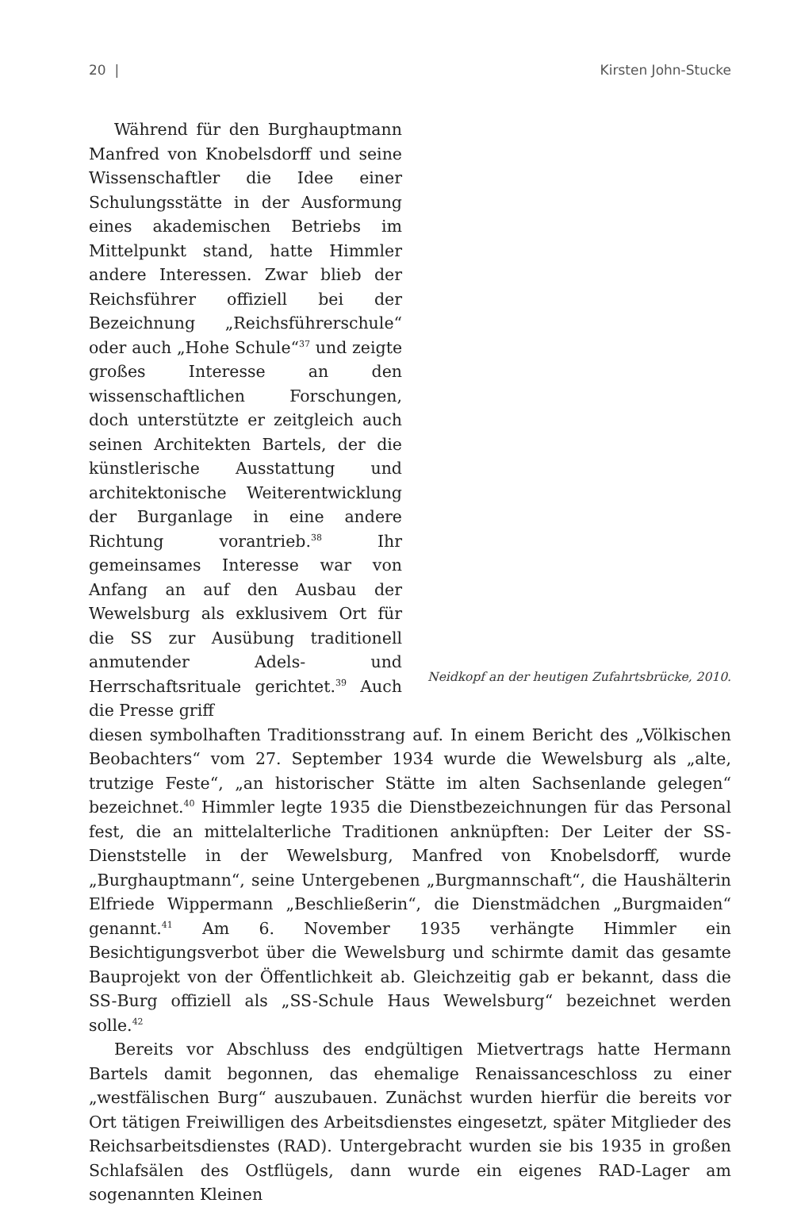20 | Kirsten John-Stucke
Während für den Burghauptmann Manfred von Knobelsdorff und seine Wissenschaftler die Idee einer Schulungsstätte in der Ausformung eines akademischen Betriebs im Mittelpunkt stand, hatte Himmler andere Interessen. Zwar blieb der Reichsführer offiziell bei der Bezeichnung „Reichsführerschule“ oder auch „Hohe Schule“<sup>37</sup> und zeigte großes Interesse an den wissenschaftlichen Forschungen, doch unterstützte er zeitgleich auch seinen Architekten Bartels, der die künstlerische Ausstattung und architektonische Weiterentwicklung der Burganlage in eine andere Richtung vorantrieb.<sup>38</sup> Ihr gemeinsames Interesse war von Anfang an auf den Ausbau der Wewelsburg als exklusivem Ort für die SS zur Ausübung traditionell anmutender Adels- und Herrschaftsrituale gerichtet.<sup>39</sup> Auch die Presse griff
Neidkopf an der heutigen Zufahrtsbrücke, 2010.
diesen symbolhaften Traditionsstrang auf. In einem Bericht des „Völkischen Beobachters“ vom 27. September 1934 wurde die Wewelsburg als „alte, trutzige Feste“, „an historischer Stätte im alten Sachsenlande gelegen“ bezeichnet.<sup>40</sup> Himmler legte 1935 die Dienstbezeichnungen für das Personal fest, die an mittelalterliche Traditionen anknüpften: Der Leiter der SS-Dienststelle in der Wewelsburg, Manfred von Knobelsdorff, wurde „Burghauptmann“, seine Untergebenen „Burgmannschaft“, die Haushälterin Elfriede Wippermann „Beschließerin“, die Dienstmädchen „Burgmaiden“ genannt.<sup>41</sup> Am 6. November 1935 verhängte Himmler ein Besichtigungsverbot über die Wewelsburg und schirmte damit das gesamte Bauprojekt von der Öffentlichkeit ab. Gleichzeitig gab er bekannt, dass die SS-Burg offiziell als „SS-Schule Haus Wewelsburg“ bezeichnet werden solle.<sup>42</sup>
Bereits vor Abschluss des endgültigen Mietvertrags hatte Hermann Bartels damit begonnen, das ehemalige Renaissanceschloss zu einer „westfälischen Burg“ auszubauen. Zunächst wurden hierfür die bereits vor Ort tätigen Freiwilligen des Arbeitsdienstes eingesetzt, später Mitglieder des Reichsarbeitsdienstes (RAD). Untergebracht wurden sie bis 1935 in großen Schlafsälen des Ostflügels, dann wurde ein eigenes RAD-Lager am sogenannten Kleinen